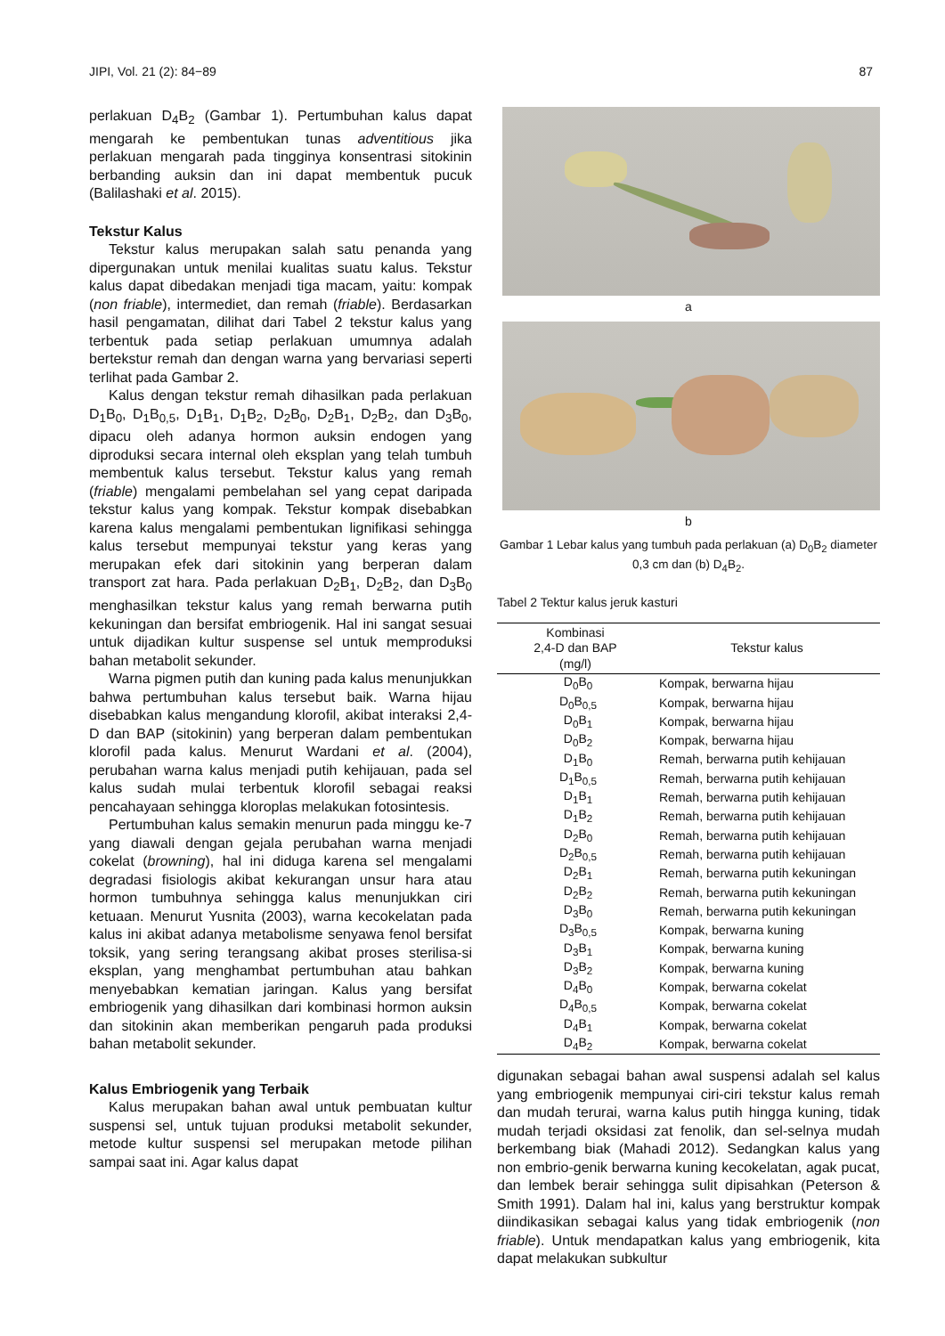JIPI, Vol. 21 (2): 84−89 87
perlakuan D<sub>4</sub>B<sub>2</sub> (Gambar 1). Pertumbuhan kalus dapat mengarah ke pembentukan tunas adventitious jika perlakuan mengarah pada tingginya konsentrasi sitokinin berbanding auksin dan ini dapat membentuk pucuk (Balilashaki et al. 2015).
Tekstur Kalus
Tekstur kalus merupakan salah satu penanda yang dipergunakan untuk menilai kualitas suatu kalus. Tekstur kalus dapat dibedakan menjadi tiga macam, yaitu: kompak (non friable), intermediet, dan remah (friable). Berdasarkan hasil pengamatan, dilihat dari Tabel 2 tekstur kalus yang terbentuk pada setiap perlakuan umumnya adalah bertekstur remah dan dengan warna yang bervariasi seperti terlihat pada Gambar 2.
Kalus dengan tekstur remah dihasilkan pada perlakuan D<sub>1</sub>B<sub>0</sub>, D<sub>1</sub>B<sub>0,5</sub>, D<sub>1</sub>B<sub>1</sub>, D<sub>1</sub>B<sub>2</sub>, D<sub>2</sub>B<sub>0</sub>, D<sub>2</sub>B<sub>1</sub>, D<sub>2</sub>B<sub>2</sub>, dan D<sub>3</sub>B<sub>0</sub>, dipacu oleh adanya hormon auksin endogen yang diproduksi secara internal oleh eksplan yang telah tumbuh membentuk kalus tersebut. Tekstur kalus yang remah (friable) mengalami pembelahan sel yang cepat daripada tekstur kalus yang kompak. Tekstur kompak disebabkan karena kalus mengalami pembentukan lignifikasi sehingga kalus tersebut mempunyai tekstur yang keras yang merupakan efek dari sitokinin yang berperan dalam transport zat hara. Pada perlakuan D<sub>2</sub>B<sub>1</sub>, D<sub>2</sub>B<sub>2</sub>, dan D<sub>3</sub>B<sub>0</sub> menghasilkan tekstur kalus yang remah berwarna putih kekuningan dan bersifat embriogenik. Hal ini sangat sesuai untuk dijadikan kultur suspense sel untuk memproduksi bahan metabolit sekunder.
Warna pigmen putih dan kuning pada kalus menunjukkan bahwa pertumbuhan kalus tersebut baik. Warna hijau disebabkan kalus mengandung klorofil, akibat interaksi 2,4-D dan BAP (sitokinin) yang berperan dalam pembentukan klorofil pada kalus. Menurut Wardani et al. (2004), perubahan warna kalus menjadi putih kehijauan, pada sel kalus sudah mulai terbentuk klorofil sebagai reaksi pencahayaan sehingga kloroplas melakukan fotosintesis.
Pertumbuhan kalus semakin menurun pada minggu ke-7 yang diawali dengan gejala perubahan warna menjadi cokelat (browning), hal ini diduga karena sel mengalami degradasi fisiologis akibat kekurangan unsur hara atau hormon tumbuhnya sehingga kalus menunjukkan ciri ketuaan. Menurut Yusnita (2003), warna kecokelatan pada kalus ini akibat adanya metabolisme senyawa fenol bersifat toksik, yang sering terangsang akibat proses sterilisa-si eksplan, yang menghambat pertumbuhan atau bahkan menyebabkan kematian jaringan. Kalus yang bersifat embriogenik yang dihasilkan dari kombinasi hormon auksin dan sitokinin akan memberikan pengaruh pada produksi bahan metabolit sekunder.
Kalus Embriogenik yang Terbaik
Kalus merupakan bahan awal untuk pembuatan kultur suspensi sel, untuk tujuan produksi metabolit sekunder, metode kultur suspensi sel merupakan metode pilihan sampai saat ini. Agar kalus dapat
a
b
Gambar 1 Lebar kalus yang tumbuh pada perlakuan (a) D<sub>0</sub>B<sub>2</sub> diameter 0,3 cm dan (b) D<sub>4</sub>B<sub>2</sub>.
Tabel 2 Tektur kalus jeruk kasturi
| Kombinasi 2,4-D dan BAP (mg/l) | Tekstur kalus |
| --- | --- |
| D<sub>0</sub>B<sub>0</sub> | Kompak, berwarna hijau |
| D<sub>0</sub>B<sub>0,5</sub> | Kompak, berwarna hijau |
| D<sub>0</sub>B<sub>1</sub> | Kompak, berwarna hijau |
| D<sub>0</sub>B<sub>2</sub> | Kompak, berwarna hijau |
| D<sub>1</sub>B<sub>0</sub> | Remah, berwarna putih kehijauan |
| D<sub>1</sub>B<sub>0,5</sub> | Remah, berwarna putih kehijauan |
| D<sub>1</sub>B<sub>1</sub> | Remah, berwarna putih kehijauan |
| D<sub>1</sub>B<sub>2</sub> | Remah, berwarna putih kehijauan |
| D<sub>2</sub>B<sub>0</sub> | Remah, berwarna putih kehijauan |
| D<sub>2</sub>B<sub>0,5</sub> | Remah, berwarna putih kehijauan |
| D<sub>2</sub>B<sub>1</sub> | Remah, berwarna putih kekuningan |
| D<sub>2</sub>B<sub>2</sub> | Remah, berwarna putih kekuningan |
| D<sub>3</sub>B<sub>0</sub> | Remah, berwarna putih kekuningan |
| D<sub>3</sub>B<sub>0,5</sub> | Kompak, berwarna kuning |
| D<sub>3</sub>B<sub>1</sub> | Kompak, berwarna kuning |
| D<sub>3</sub>B<sub>2</sub> | Kompak, berwarna kuning |
| D<sub>4</sub>B<sub>0</sub> | Kompak, berwarna cokelat |
| D<sub>4</sub>B<sub>0,5</sub> | Kompak, berwarna cokelat |
| D<sub>4</sub>B<sub>1</sub> | Kompak, berwarna cokelat |
| D<sub>4</sub>B<sub>2</sub> | Kompak, berwarna cokelat |
digunakan sebagai bahan awal suspensi adalah sel kalus yang embriogenik mempunyai ciri-ciri tekstur kalus remah dan mudah terurai, warna kalus putih hingga kuning, tidak mudah terjadi oksidasi zat fenolik, dan sel-selnya mudah berkembang biak (Mahadi 2012). Sedangkan kalus yang non embrio-genik berwarna kuning kecokelatan, agak pucat, dan lembek berair sehingga sulit dipisahkan (Peterson & Smith 1991). Dalam hal ini, kalus yang berstruktur kompak diindikasikan sebagai kalus yang tidak embriogenik (non friable). Untuk mendapatkan kalus yang embriogenik, kita dapat melakukan subkultur